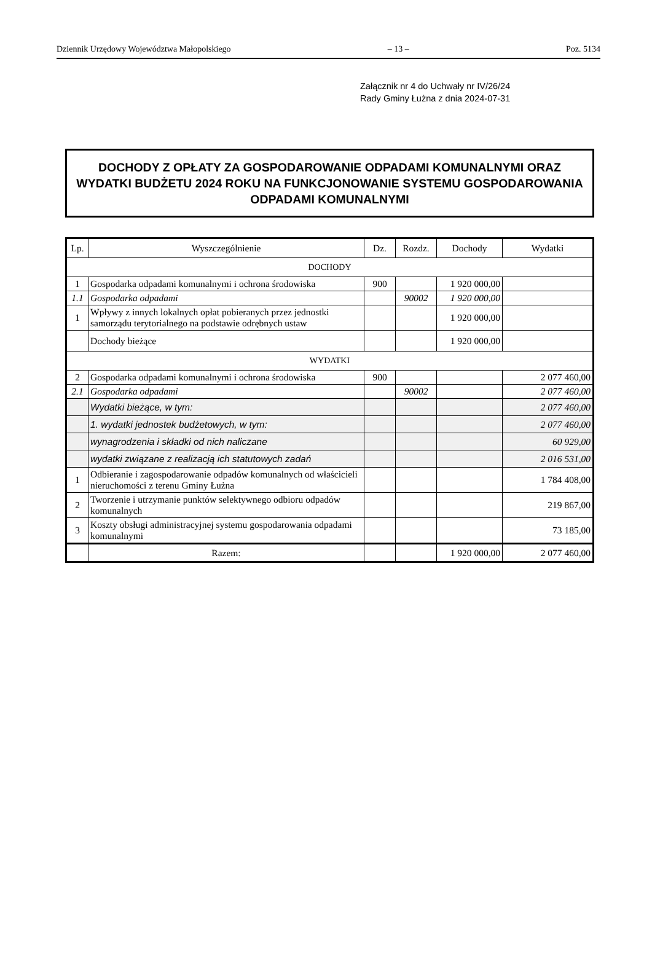Dziennik Urzędowy Województwa Małopolskiego – 13 – Poz. 5134
Załącznik nr 4 do Uchwały nr IV/26/24
Rady Gminy Łużna z dnia 2024-07-31
DOCHODY Z OPŁATY ZA GOSPODAROWANIE ODPADAMI KOMUNALNYMI ORAZ WYDATKI BUDŻETU 2024 ROKU NA FUNKCJONOWANIE SYSTEMU GOSPODAROWANIA ODPADAMI KOMUNALNYMI
| Lp. | Wyszczególnienie | Dz. | Rozdz. | Dochody | Wydatki |
| --- | --- | --- | --- | --- | --- |
| DOCHODY | | | | | |
| 1 | Gospodarka odpadami komunalnymi i ochrona środowiska | 900 | | 1 920 000,00 | |
| 1.1 | Gospodarka odpadami | | 90002 | 1 920 000,00 | |
| 1 | Wpływy z innych lokalnych opłat pobieranych przez jednostki samorządu terytorialnego na podstawie odrębnych ustaw | | | 1 920 000,00 | |
| | Dochody bieżące | | | 1 920 000,00 | |
| WYDATKI | | | | | |
| 2 | Gospodarka odpadami komunalnymi i ochrona środowiska | 900 | | | 2 077 460,00 |
| 2.1 | Gospodarka odpadami | | 90002 | | 2 077 460,00 |
| | Wydatki bieżące, w tym: | | | | 2 077 460,00 |
| | 1. wydatki jednostek budżetowych, w tym: | | | | 2 077 460,00 |
| | wynagrodzenia i składki od nich naliczane | | | | 60 929,00 |
| | wydatki związane z realizacją ich statutowych zadań | | | | 2 016 531,00 |
| 1 | Odbieranie i zagospodarowanie odpadów komunalnych od właścicieli nieruchomości z terenu Gminy Łużna | | | | 1 784 408,00 |
| 2 | Tworzenie i utrzymanie punktów selektywnego odbioru odpadów komunalnych | | | | 219 867,00 |
| 3 | Koszty obsługi administracyjnej systemu gospodarowania odpadami komunalnymi | | | | 73 185,00 |
| | Razem: | | | 1 920 000,00 | 2 077 460,00 |